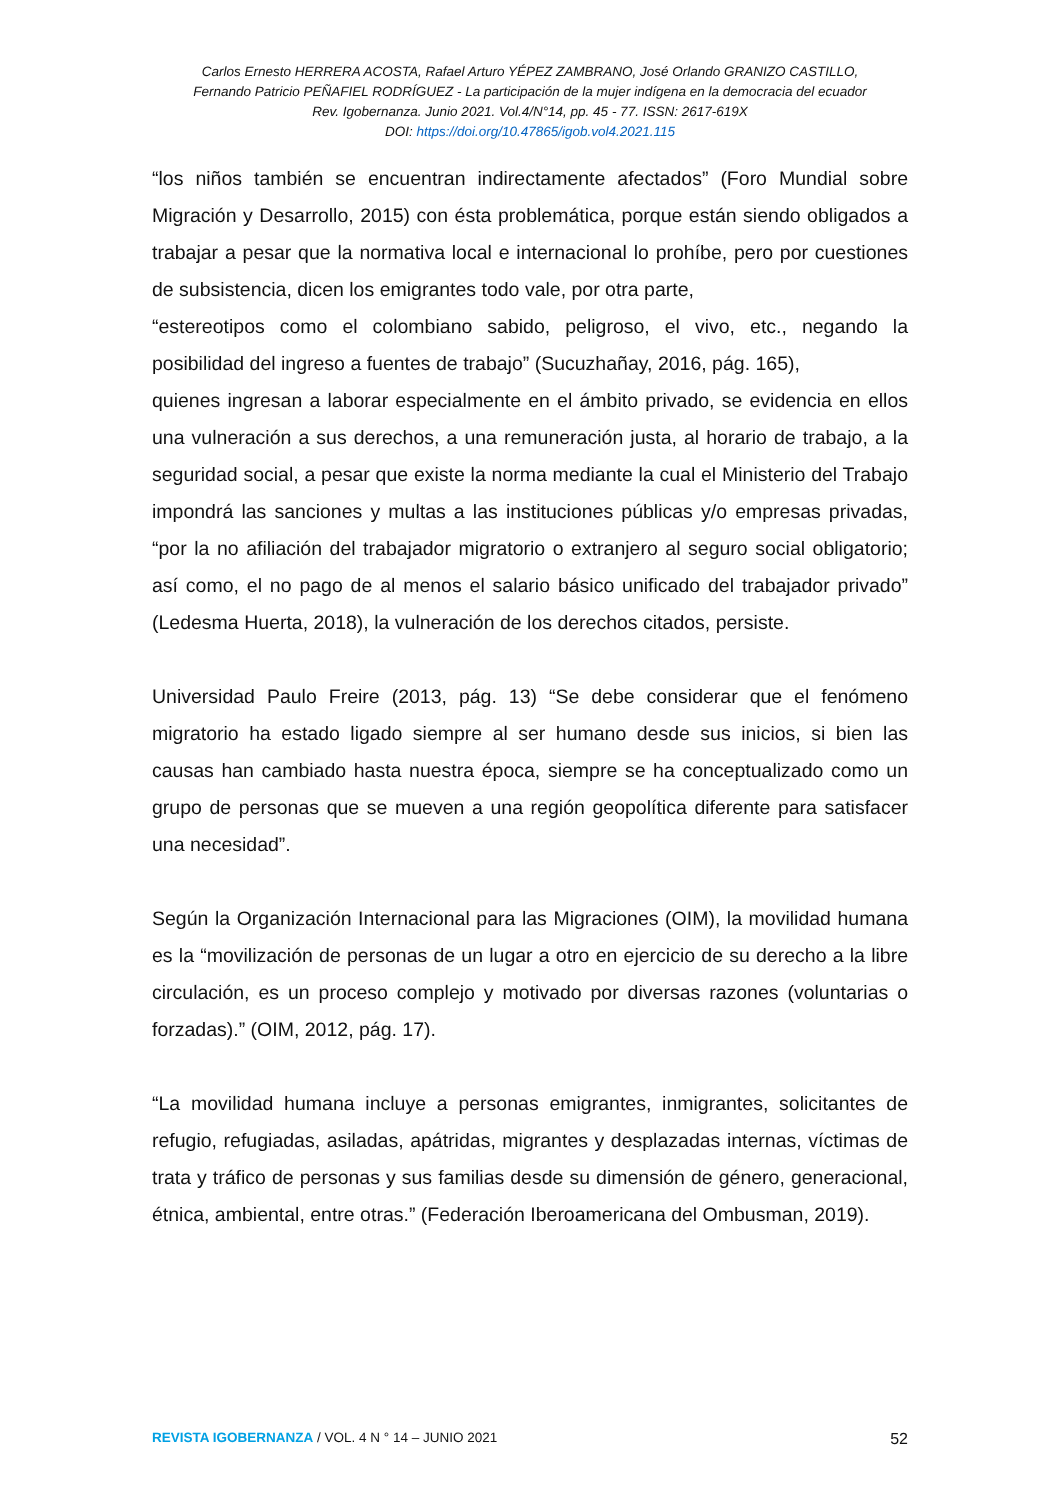Carlos Ernesto HERRERA ACOSTA, Rafael Arturo YÉPEZ ZAMBRANO, José Orlando GRANIZO CASTILLO,
Fernando Patricio PEÑAFIEL RODRÍGUEZ - La participación de la mujer indígena en la democracia del ecuador
Rev. Igobernanza. Junio 2021. Vol.4/N°14, pp. 45 - 77. ISSN: 2617-619X
DOI: https://doi.org/10.47865/igob.vol4.2021.115
“los niños también se encuentran indirectamente afectados” (Foro Mundial sobre Migración y Desarrollo, 2015) con ésta problemática, porque están siendo obligados a trabajar a pesar que la normativa local e internacional lo prohíbe, pero por cuestiones de subsistencia, dicen los emigrantes todo vale, por otra parte,
“estereotipos como el colombiano sabido, peligroso, el vivo, etc., negando la posibilidad del ingreso a fuentes de trabajo” (Sucuzhañay, 2016, pág. 165),
quienes ingresan a laborar especialmente en el ámbito privado, se evidencia en ellos una vulneración a sus derechos, a una remuneración justa, al horario de trabajo, a la seguridad social, a pesar que existe la norma mediante la cual el Ministerio del Trabajo impondrá las sanciones y multas a las instituciones públicas y/o empresas privadas, “por la no afiliación del trabajador migratorio o extranjero al seguro social obligatorio; así como, el no pago de al menos el salario básico unificado del trabajador privado” (Ledesma Huerta, 2018), la vulneración de los derechos citados, persiste.
Universidad Paulo Freire (2013, pág. 13) “Se debe considerar que el fenómeno migratorio ha estado ligado siempre al ser humano desde sus inicios, si bien las causas han cambiado hasta nuestra época, siempre se ha conceptualizado como un grupo de personas que se mueven a una región geopolítica diferente para satisfacer una necesidad”.
Según la Organización Internacional para las Migraciones (OIM), la movilidad humana es la “movilización de personas de un lugar a otro en ejercicio de su derecho a la libre circulación, es un proceso complejo y motivado por diversas razones (voluntarias o forzadas).” (OIM, 2012, pág. 17).
“La movilidad humana incluye a personas emigrantes, inmigrantes, solicitantes de refugio, refugiadas, asiladas, apátridas, migrantes y desplazadas internas, víctimas de trata y tráfico de personas y sus familias desde su dimensión de género, generacional, étnica, ambiental, entre otras.” (Federación Iberoamericana del Ombusman, 2019).
REVISTA IGOBERNANZA / VOL. 4 N ° 14 – JUNIO 2021 52